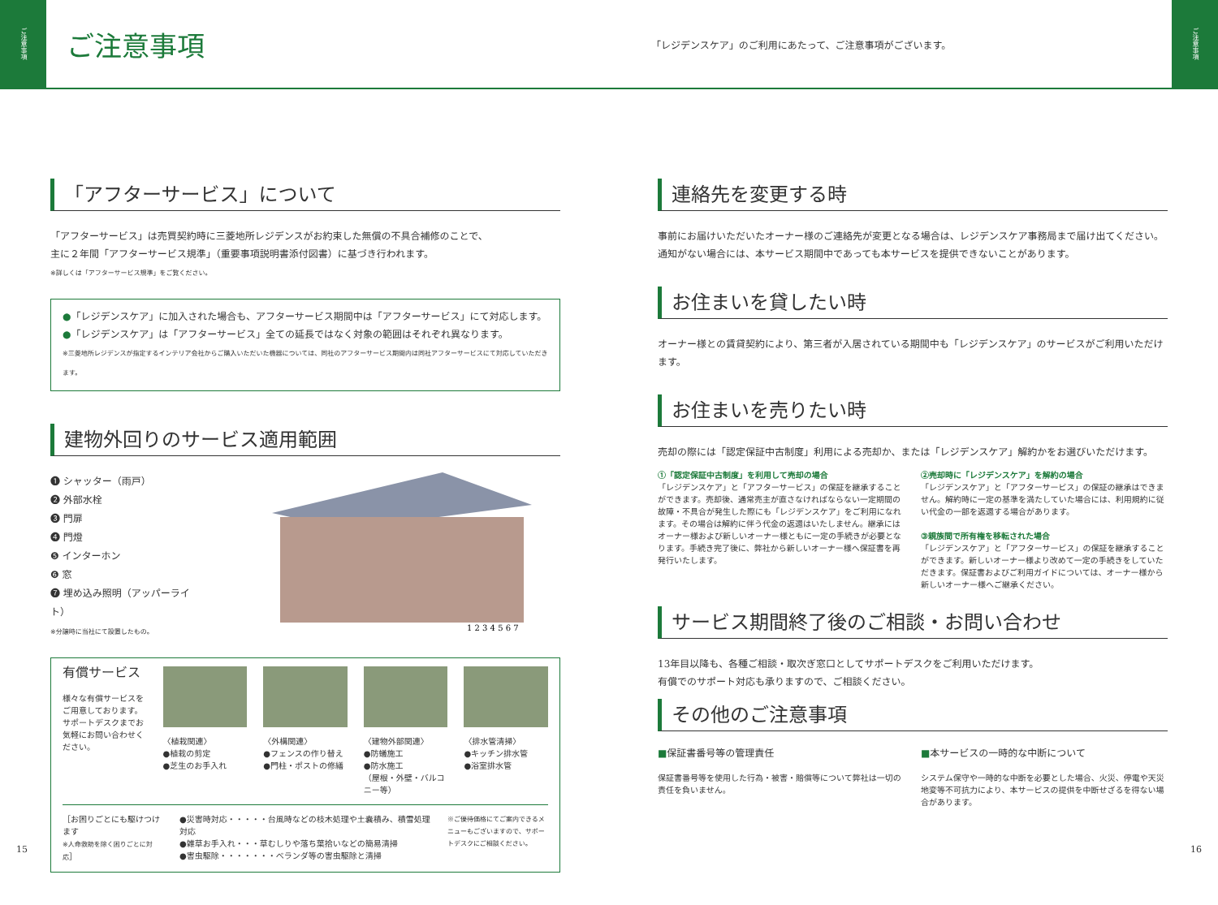ご注意事項
ご注意事項
「レジデンスケア」のご利用にあたって、ご注意事項がございます。
ご注意事項
「アフターサービス」について
「アフターサービス」は売買契約時に三菱地所レジデンスがお約束した無償の不具合補修のことで、
主に２年間「アフターサービス規準」（重要事項説明書添付図書）に基づき行われます。
※詳しくは「アフターサービス規準」をご覧ください。
●「レジデンスケア」に加入された場合も、アフターサービス期間中は「アフターサービス」にて対応します。
●「レジデンスケア」は「アフターサービス」全ての延長ではなく対象の範囲はそれぞれ異なります。
※三菱地所レジデンスが指定するインテリア会社からご購入いただいた機器については、同社のアフターサービス期間内は同社アフターサービスにて対応していただきます。
建物外回りのサービス適用範囲
❶ シャッター（雨戸）
❷ 外部水栓
❸ 門扉
❹ 門燈
❺ インターホン
❻ 窓
❼ 埋め込み照明（アッパーライト）
※分譲時に当社にて設置したもの。
1 2 3 4 5 6 7
有償サービス
様々な有償サービスをご用意しております。サポートデスクまでお気軽にお問い合わせください。
〈植栽関連〉
●植栽の剪定
●芝生のお手入れ
〈外構関連〉
●フェンスの作り替え
●門柱・ポストの修繕
〈建物外部関連〉
●防蟻施工
●防水施工
（屋根・外壁・バルコニー等）
〈排水管清掃〉
●キッチン排水管
●浴室排水管
［お困りごとにも駆けつけます
※人命救助を除く困りごとに対応］
●災害時対応・・・・・台風時などの枝木処理や土嚢積み、積雪処理対応
●雑草お手入れ・・・草むしりや落ち葉拾いなどの簡易清掃
●害虫駆除・・・・・・・ベランダ等の害虫駆除と清掃
※ご優待価格にてご案内できるメニューもございますので、サポートデスクにご相談ください。
連絡先を変更する時
事前にお届けいただいたオーナー様のご連絡先が変更となる場合は、レジデンスケア事務局まで届け出てください。
通知がない場合には、本サービス期間中であっても本サービスを提供できないことがあります。
お住まいを貸したい時
オーナー様との賃貸契約により、第三者が入居されている期間中も「レジデンスケア」のサービスがご利用いただけます。
お住まいを売りたい時
売却の際には「認定保証中古制度」利用による売却か、または「レジデンスケア」解約かをお選びいただけます。
①「認定保証中古制度」を利用して売却の場合
「レジデンスケア」と「アフターサービス」の保証を継承することができます。売却後、通常売主が直さなければならない一定期間の故障・不具合が発生した際にも「レジデンスケア」をご利用になれます。その場合は解約に伴う代金の返還はいたしません。継承にはオーナー様および新しいオーナー様ともに一定の手続きが必要となります。手続き完了後に、弊社から新しいオーナー様へ保証書を再発行いたします。
②売却時に「レジデンスケア」を解約の場合
「レジデンスケア」と「アフターサービス」の保証の継承はできません。解約時に一定の基準を満たしていた場合には、利用規約に従い代金の一部を返還する場合があります。
③親族間で所有権を移転された場合
「レジデンスケア」と「アフターサービス」の保証を継承することができます。新しいオーナー様より改めて一定の手続きをしていただきます。保証書およびご利用ガイドについては、オーナー様から新しいオーナー様へご継承ください。
サービス期間終了後のご相談・お問い合わせ
13年目以降も、各種ご相談・取次ぎ窓口としてサポートデスクをご利用いただけます。
有償でのサポート対応も承りますので、ご相談ください。
その他のご注意事項
■保証書番号等の管理責任
保証書番号等を使用した行為・被害・賠償等について弊社は一切の責任を負いません。
■本サービスの一時的な中断について
システム保守や一時的な中断を必要とした場合、火災、停電や天災地変等不可抗力により、本サービスの提供を中断せざるを得ない場合があります。
15 16